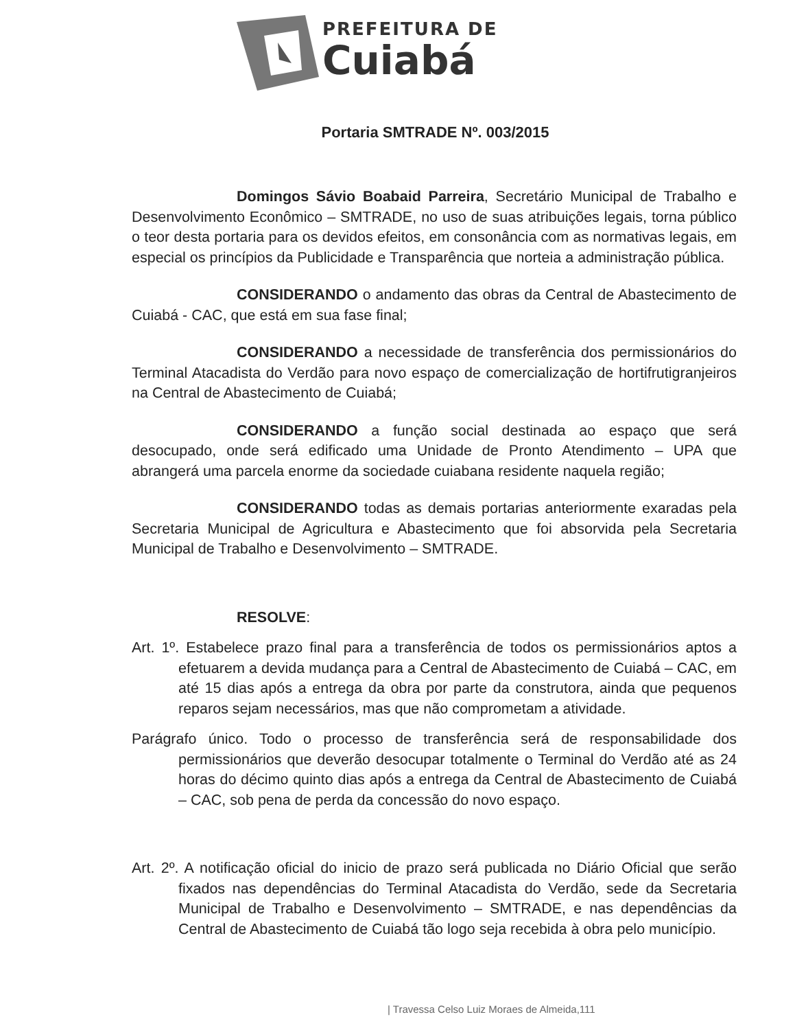PREFEITURA DE
Cuiabá
Portaria SMTRADE Nº. 003/2015
Domingos Sávio Boabaid Parreira, Secretário Municipal de Trabalho e Desenvolvimento Econômico – SMTRADE, no uso de suas atribuições legais, torna público o teor desta portaria para os devidos efeitos, em consonância com as normativas legais, em especial os princípios da Publicidade e Transparência que norteia a administração pública.
CONSIDERANDO o andamento das obras da Central de Abastecimento de Cuiabá - CAC, que está em sua fase final;
CONSIDERANDO a necessidade de transferência dos permissionários do Terminal Atacadista do Verdão para novo espaço de comercialização de hortifrutigranjeiros na Central de Abastecimento de Cuiabá;
CONSIDERANDO a função social destinada ao espaço que será desocupado, onde será edificado uma Unidade de Pronto Atendimento – UPA que abrangerá uma parcela enorme da sociedade cuiabana residente naquela região;
CONSIDERANDO todas as demais portarias anteriormente exaradas pela Secretaria Municipal de Agricultura e Abastecimento que foi absorvida pela Secretaria Municipal de Trabalho e Desenvolvimento – SMTRADE.
RESOLVE:
Art. 1º. Estabelece prazo final para a transferência de todos os permissionários aptos a efetuarem a devida mudança para a Central de Abastecimento de Cuiabá – CAC, em até 15 dias após a entrega da obra por parte da construtora, ainda que pequenos reparos sejam necessários, mas que não comprometam a atividade.
Parágrafo único. Todo o processo de transferência será de responsabilidade dos permissionários que deverão desocupar totalmente o Terminal do Verdão até as 24 horas do décimo quinto dias após a entrega da Central de Abastecimento de Cuiabá – CAC, sob pena de perda da concessão do novo espaço.
Art. 2º. A notificação oficial do inicio de prazo será publicada no Diário Oficial que serão fixados nas dependências do Terminal Atacadista do Verdão, sede da Secretaria Municipal de Trabalho e Desenvolvimento – SMTRADE, e nas dependências da Central de Abastecimento de Cuiabá tão logo seja recebida à obra pelo município.
| Travessa Celso Luiz Moraes de Almeida,111